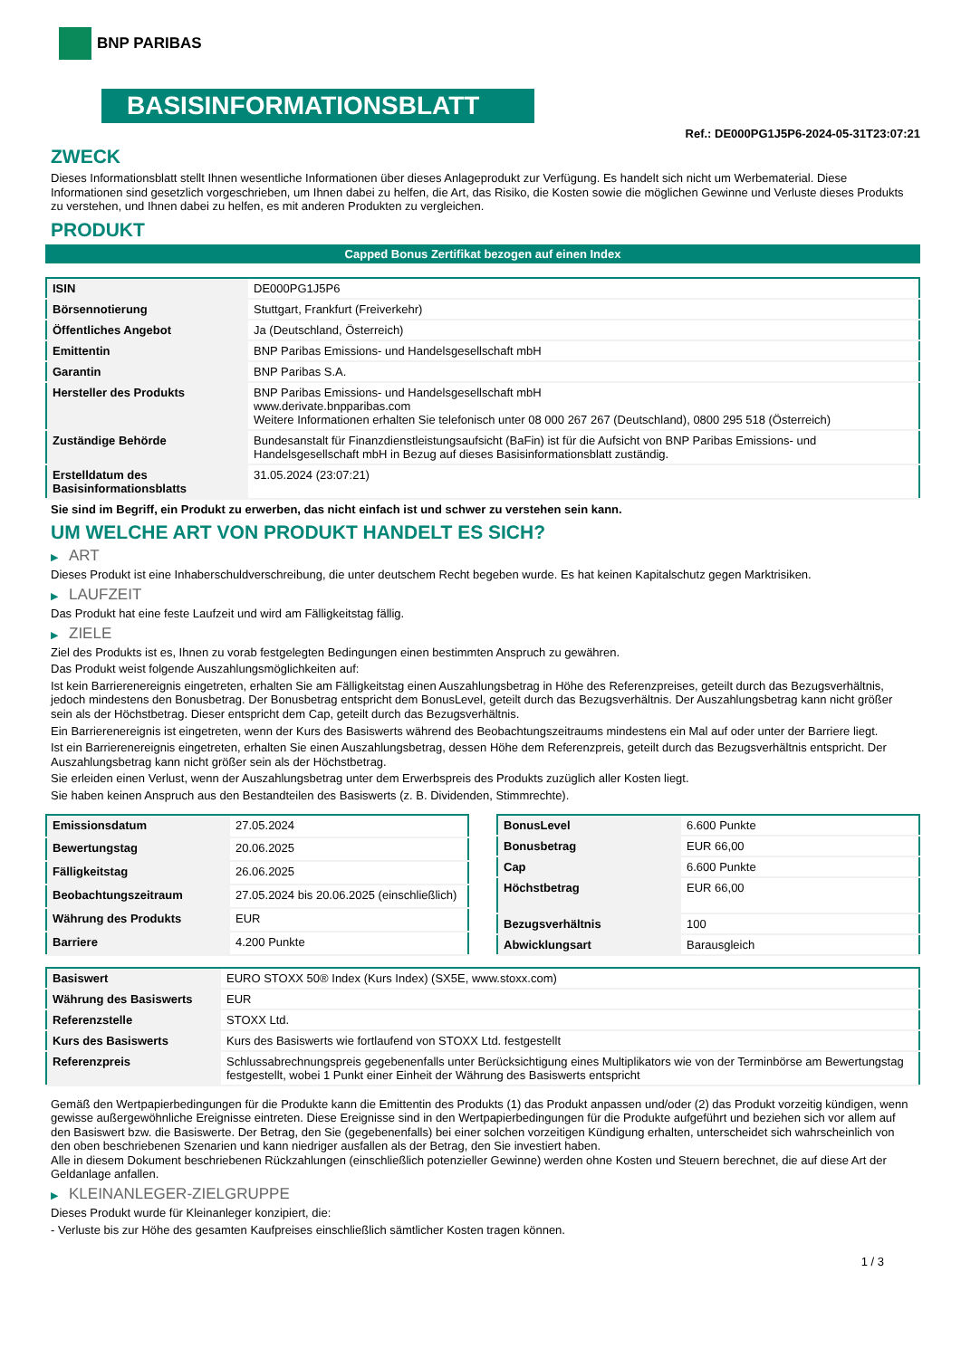BNP PARIBAS
BASISINFORMATIONSBLATT
Ref.: DE000PG1J5P6-2024-05-31T23:07:21
ZWECK
Dieses Informationsblatt stellt Ihnen wesentliche Informationen über dieses Anlageprodukt zur Verfügung. Es handelt sich nicht um Werbematerial. Diese Informationen sind gesetzlich vorgeschrieben, um Ihnen dabei zu helfen, die Art, das Risiko, die Kosten sowie die möglichen Gewinne und Verluste dieses Produkts zu verstehen, und Ihnen dabei zu helfen, es mit anderen Produkten zu vergleichen.
PRODUKT
Capped Bonus Zertifikat bezogen auf einen Index
| ISIN | DE000PG1J5P6 |
| Börsennotierung | Stuttgart, Frankfurt (Freiverkehr) |
| Öffentliches Angebot | Ja (Deutschland, Österreich) |
| Emittentin | BNP Paribas Emissions- und Handelsgesellschaft mbH |
| Garantin | BNP Paribas S.A. |
| Hersteller des Produkts | BNP Paribas Emissions- und Handelsgesellschaft mbH www.derivate.bnpparibas.com Weitere Informationen erhalten Sie telefonisch unter 08 000 267 267 (Deutschland), 0800 295 518 (Österreich) |
| Zuständige Behörde | Bundesanstalt für Finanzdienstleistungsaufsicht (BaFin) ist für die Aufsicht von BNP Paribas Emissions- und Handelsgesellschaft mbH in Bezug auf dieses Basisinformationsblatt zuständig. |
| Erstelldatum des Basisinformationsblatts | 31.05.2024 (23:07:21) |
Sie sind im Begriff, ein Produkt zu erwerben, das nicht einfach ist und schwer zu verstehen sein kann.
UM WELCHE ART VON PRODUKT HANDELT ES SICH?
▶ ART
Dieses Produkt ist eine Inhaberschuldverschreibung, die unter deutschem Recht begeben wurde. Es hat keinen Kapitalschutz gegen Marktrisiken.
▶ LAUFZEIT
Das Produkt hat eine feste Laufzeit und wird am Fälligkeitstag fällig.
▶ ZIELE
Ziel des Produkts ist es, Ihnen zu vorab festgelegten Bedingungen einen bestimmten Anspruch zu gewähren.
Das Produkt weist folgende Auszahlungsmöglichkeiten auf:
Ist kein Barrierenereignis eingetreten, erhalten Sie am Fälligkeitstag einen Auszahlungsbetrag in Höhe des Referenzpreises, geteilt durch das Bezugsverhältnis, jedoch mindestens den Bonusbetrag. Der Bonusbetrag entspricht dem BonusLevel, geteilt durch das Bezugsverhältnis. Der Auszahlungsbetrag kann nicht größer sein als der Höchstbetrag. Dieser entspricht dem Cap, geteilt durch das Bezugsverhältnis.
Ein Barrierenereignis ist eingetreten, wenn der Kurs des Basiswerts während des Beobachtungszeitraums mindestens ein Mal auf oder unter der Barriere liegt.
Ist ein Barrierenereignis eingetreten, erhalten Sie einen Auszahlungsbetrag, dessen Höhe dem Referenzpreis, geteilt durch das Bezugsverhältnis entspricht. Der Auszahlungsbetrag kann nicht größer sein als der Höchstbetrag.
Sie erleiden einen Verlust, wenn der Auszahlungsbetrag unter dem Erwerbspreis des Produkts zuzüglich aller Kosten liegt.
Sie haben keinen Anspruch aus den Bestandteilen des Basiswerts (z. B. Dividenden, Stimmrechte).
| Emissionsdatum | 27.05.2024 |
| Bewertungstag | 20.06.2025 |
| Fälligkeitstag | 26.06.2025 |
| Beobachtungszeitraum | 27.05.2024 bis 20.06.2025 (einschließlich) |
| Währung des Produkts | EUR |
| Barriere | 4.200 Punkte |
| BonusLevel | 6.600 Punkte |
| Bonusbetrag | EUR 66,00 |
| Cap | 6.600 Punkte |
| Höchstbetrag | EUR 66,00 |
| Bezugsverhältnis | 100 |
| Abwicklungsart | Barausgleich |
| Basiswert | EURO STOXX 50® Index (Kurs Index) (SX5E, www.stoxx.com) |
| Währung des Basiswerts | EUR |
| Referenzstelle | STOXX Ltd. |
| Kurs des Basiswerts | Kurs des Basiswerts wie fortlaufend von STOXX Ltd. festgestellt |
| Referenzpreis | Schlussabrechnungspreis gegebenenfalls unter Berücksichtigung eines Multiplikators wie von der Terminbörse am Bewertungstag festgestellt, wobei 1 Punkt einer Einheit der Währung des Basiswerts entspricht |
Gemäß den Wertpapierbedingungen für die Produkte kann die Emittentin des Produkts (1) das Produkt anpassen und/oder (2) das Produkt vorzeitig kündigen, wenn gewisse außergewöhnliche Ereignisse eintreten. Diese Ereignisse sind in den Wertpapierbedingungen für die Produkte aufgeführt und beziehen sich vor allem auf den Basiswert bzw. die Basiswerte. Der Betrag, den Sie (gegebenenfalls) bei einer solchen vorzeitigen Kündigung erhalten, unterscheidet sich wahrscheinlich von den oben beschriebenen Szenarien und kann niedriger ausfallen als der Betrag, den Sie investiert haben.
Alle in diesem Dokument beschriebenen Rückzahlungen (einschließlich potenzieller Gewinne) werden ohne Kosten und Steuern berechnet, die auf diese Art der Geldanlage anfallen.
▶ KLEINANLEGER-ZIELGRUPPE
Dieses Produkt wurde für Kleinanleger konzipiert, die:
- Verluste bis zur Höhe des gesamten Kaufpreises einschließlich sämtlicher Kosten tragen können.
1 / 3